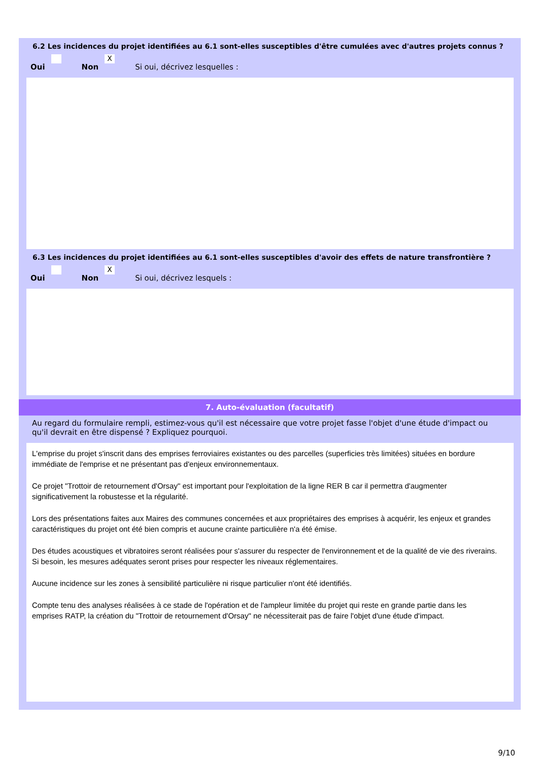6.2 Les incidences du projet identifiées au 6.1 sont-elles susceptibles d'être cumulées avec d'autres projets connus ?
Oui Non X Si oui, décrivez lesquelles :
6.3 Les incidences du projet identifiées au 6.1 sont-elles susceptibles d'avoir des effets de nature transfrontière ?
Oui Non X Si oui, décrivez lesquels :
7. Auto-évaluation (facultatif)
Au regard du formulaire rempli, estimez-vous qu'il est nécessaire que votre projet fasse l'objet d'une étude d'impact ou qu'il devrait en être dispensé ? Expliquez pourquoi.
L'emprise du projet s'inscrit dans des emprises ferroviaires existantes ou des parcelles (superficies très limitées) situées en bordure immédiate de l'emprise et ne présentant pas d'enjeux environnementaux.
Ce projet "Trottoir de retournement d'Orsay" est important pour l'exploitation de la ligne RER B car il permettra d'augmenter significativement la robustesse et la régularité.
Lors des présentations faites aux Maires des communes concernées et aux propriétaires des emprises à acquérir, les enjeux et grandes caractéristiques du projet ont été bien compris et aucune crainte particulière n'a été émise.
Des études acoustiques et vibratoires seront réalisées pour s'assurer du respecter de l'environnement et de la qualité de vie des riverains. Si besoin, les mesures adéquates seront prises pour respecter les niveaux réglementaires.
Aucune incidence sur les zones à sensibilité particulière ni risque particulier n'ont été identifiés.
Compte tenu des analyses réalisées à ce stade de l'opération et de l'ampleur limitée du projet qui reste en grande partie dans les emprises RATP, la création du "Trottoir de retournement d'Orsay" ne nécessiterait pas de faire l'objet d'une étude d'impact.
9/10